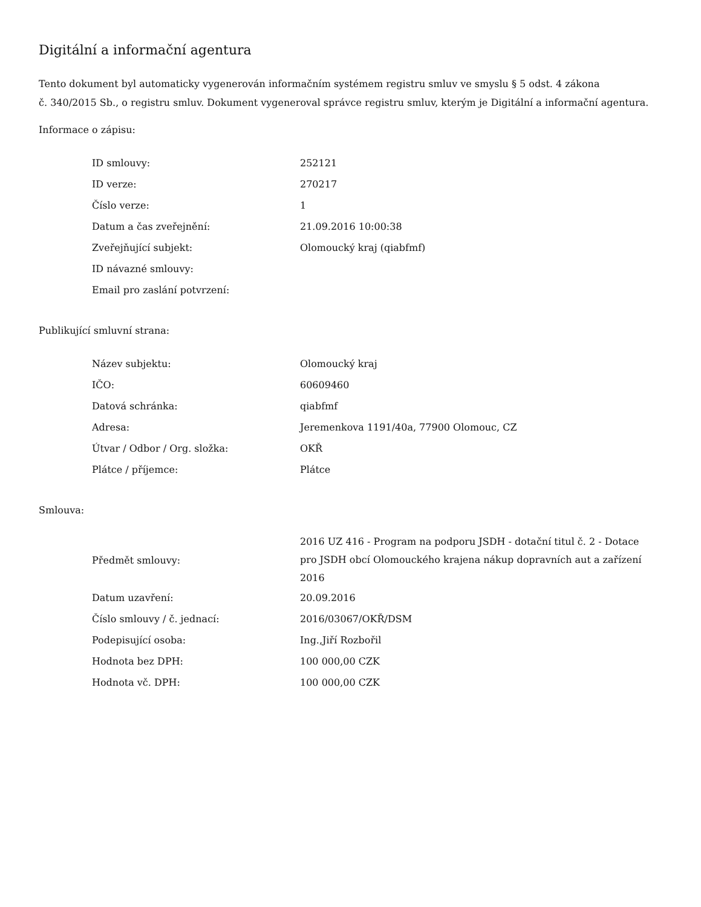Digitální a informační agentura
Tento dokument byl automaticky vygenerován informačním systémem registru smluv ve smyslu § 5 odst. 4 zákona
č. 340/2015 Sb., o registru smluv. Dokument vygeneroval správce registru smluv, kterým je Digitální a informační agentura.
Informace o zápisu:
| ID smlouvy: | 252121 |
| ID verze: | 270217 |
| Číslo verze: | 1 |
| Datum a čas zveřejnění: | 21.09.2016 10:00:38 |
| Zveřejňující subjekt: | Olomoucký kraj (qiabfmf) |
| ID návazné smlouvy: | |
| Email pro zaslání potvrzení: | |
Publikující smluvní strana:
| Název subjektu: | Olomoucký kraj |
| IČO: | 60609460 |
| Datová schránka: | qiabfmf |
| Adresa: | Jeremenkova 1191/40a, 77900 Olomouc, CZ |
| Útvar / Odbor / Org. složka: | OKŘ |
| Plátce / příjemce: | Plátce |
Smlouva:
| Předmět smlouvy: | 2016 UZ 416 - Program na podporu JSDH - dotační titul č. 2 - Dotace pro JSDH obcí Olomouckého krajena nákup dopravních aut a zařízení 2016 |
| Datum uzavření: | 20.09.2016 |
| Číslo smlouvy / č. jednací: | 2016/03067/OKŘ/DSM |
| Podepisující osoba: | Ing.,Jiří Rozbořil |
| Hodnota bez DPH: | 100 000,00 CZK |
| Hodnota vč. DPH: | 100 000,00 CZK |